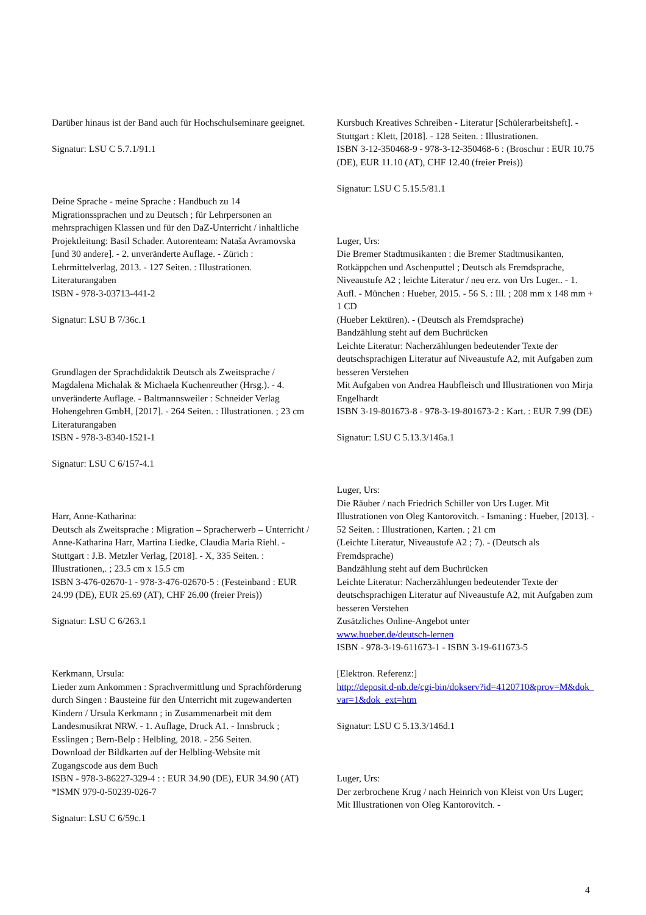Darüber hinaus ist der Band auch für Hochschulseminare geeignet.
Signatur: LSU C 5.7.1/91.1
Deine Sprache - meine Sprache : Handbuch zu 14 Migrationssprachen und zu Deutsch ; für Lehrpersonen an mehrsprachigen Klassen und für den DaZ-Unterricht / inhaltliche Projektleitung: Basil Schader. Autorenteam: Nataša Avramovska [und 30 andere]. - 2. unveränderte Auflage. - Zürich : Lehrmittelverlag, 2013. - 127 Seiten. : Illustrationen.
Literaturangaben
ISBN - 978-3-03713-441-2
Signatur: LSU B 7/36c.1
Grundlagen der Sprachdidaktik Deutsch als Zweitsprache / Magdalena Michalak & Michaela Kuchenreuther (Hrsg.). - 4. unveränderte Auflage. - Baltmannsweiler : Schneider Verlag Hohengehren GmbH, [2017]. - 264 Seiten. : Illustrationen. ; 23 cm
Literaturangaben
ISBN - 978-3-8340-1521-1
Signatur: LSU C 6/157-4.1
Harr, Anne-Katharina:
Deutsch als Zweitsprache : Migration – Spracherwerb – Unterricht / Anne-Katharina Harr, Martina Liedke, Claudia Maria Riehl. - Stuttgart : J.B. Metzler Verlag, [2018]. - X, 335 Seiten. : Illustrationen,. ; 23.5 cm x 15.5 cm
ISBN 3-476-02670-1 - 978-3-476-02670-5 : (Festeinband : EUR 24.99 (DE), EUR 25.69 (AT), CHF 26.00 (freier Preis))
Signatur: LSU C 6/263.1
Kerkmann, Ursula:
Lieder zum Ankommen : Sprachvermittlung und Sprachförderung durch Singen : Bausteine für den Unterricht mit zugewanderten Kindern / Ursula Kerkmann ; in Zusammenarbeit mit dem Landesmusikrat NRW. - 1. Auflage, Druck A1. - Innsbruck ; Esslingen ; Bern-Belp : Helbling, 2018. - 256 Seiten.
Download der Bildkarten auf der Helbling-Website mit Zugangscode aus dem Buch
ISBN - 978-3-86227-329-4 : : EUR 34.90 (DE), EUR 34.90 (AT) *ISMN 979-0-50239-026-7
Signatur: LSU C 6/59c.1
Kursbuch Kreatives Schreiben - Literatur [Schülerarbeitsheft]. - Stuttgart : Klett, [2018]. - 128 Seiten. : Illustrationen.
ISBN 3-12-350468-9 - 978-3-12-350468-6 : (Broschur : EUR 10.75 (DE), EUR 11.10 (AT), CHF 12.40 (freier Preis))
Signatur: LSU C 5.15.5/81.1
Luger, Urs:
Die Bremer Stadtmusikanten : die Bremer Stadtmusikanten, Rotkäppchen und Aschenputtel ; Deutsch als Fremdsprache, Niveaustufe A2 ; leichte Literatur / neu erz. von Urs Luger.. - 1. Aufl. - München : Hueber, 2015. - 56 S. : Ill. ; 208 mm x 148 mm + 1 CD
(Hueber Lektüren). - (Deutsch als Fremdsprache)
Bandzählung steht auf dem Buchrücken
Leichte Literatur: Nacherzählungen bedeutender Texte der deutschsprachigen Literatur auf Niveaustufe A2, mit Aufgaben zum besseren Verstehen
Mit Aufgaben von Andrea Haubfleisch und Illustrationen von Mirja Engelhardt
ISBN 3-19-801673-8 - 978-3-19-801673-2 : Kart. : EUR 7.99 (DE)
Signatur: LSU C 5.13.3/146a.1
Luger, Urs:
Die Räuber / nach Friedrich Schiller von Urs Luger. Mit Illustrationen von Oleg Kantorovitch. - Ismaning : Hueber, [2013]. - 52 Seiten. : Illustrationen, Karten. ; 21 cm
(Leichte Literatur, Niveaustufe A2 ; 7). - (Deutsch als Fremdsprache)
Bandzählung steht auf dem Buchrücken
Leichte Literatur: Nacherzählungen bedeutender Texte der deutschsprachigen Literatur auf Niveaustufe A2, mit Aufgaben zum besseren Verstehen
Zusätzliches Online-Angebot unter
www.hueber.de/deutsch-lernen
ISBN - 978-3-19-611673-1 - ISBN 3-19-611673-5
[Elektron. Referenz:]
http://deposit.d-nb.de/cgi-bin/dokserv?id=4120710&prov=M&dok_var=1&dok_ext=htm
Signatur: LSU C 5.13.3/146d.1
Luger, Urs:
Der zerbrochene Krug / nach Heinrich von Kleist von Urs Luger; Mit Illustrationen von Oleg Kantorovitch. -
4